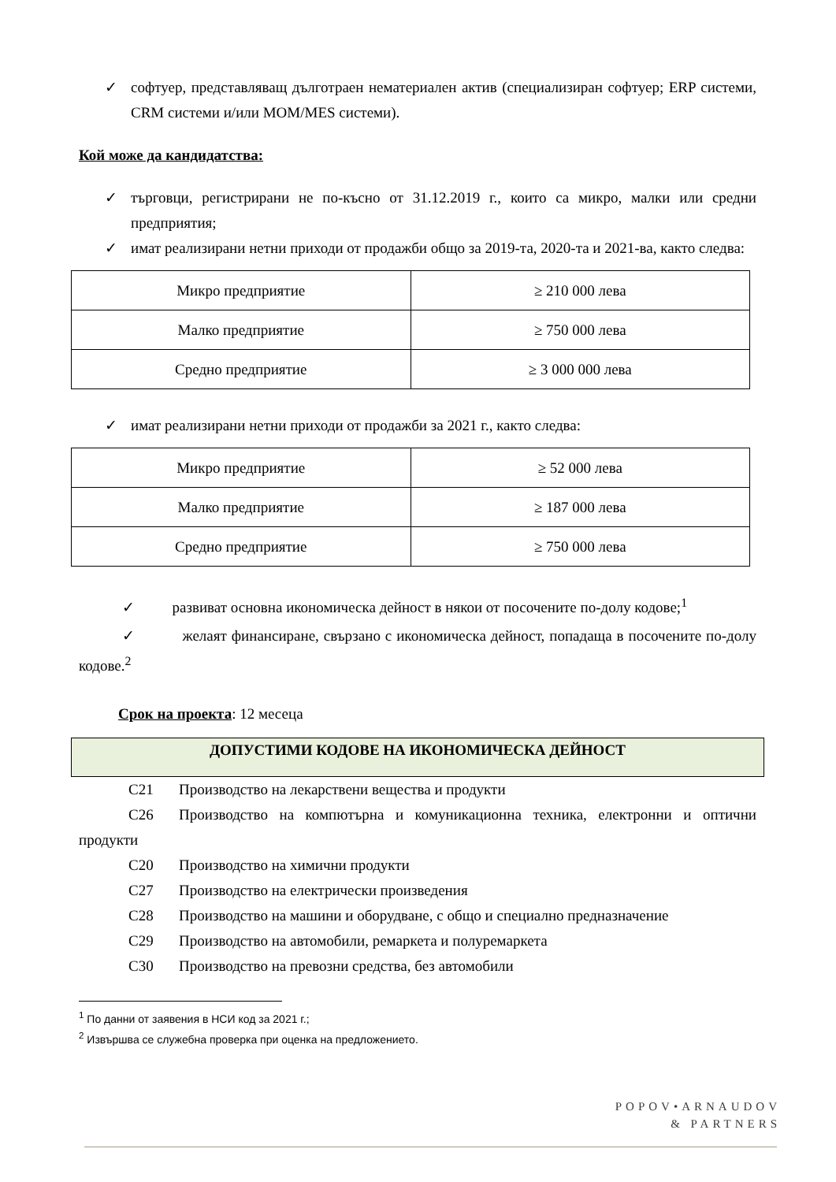✓ софтуер, представляващ дълготраен нематериален актив (специализиран софтуер; ERP системи, CRM системи и/или MOM/MES системи).
Кой може да кандидатства:
✓ търговци, регистрирани не по-късно от 31.12.2019 г., които са микро, малки или средни предприятия;
✓ имат реализирани нетни приходи от продажби общо за 2019-та, 2020-та и 2021-ва, както следва:
| Микро предприятие | ≥ 210 000 лева |
| Малко предприятие | ≥ 750 000 лева |
| Средно предприятие | ≥ 3 000 000 лева |
✓ имат реализирани нетни приходи от продажби за 2021 г., както следва:
| Микро предприятие | ≥ 52 000 лева |
| Малко предприятие | ≥ 187 000 лева |
| Средно предприятие | ≥ 750 000 лева |
✓ развиват основна икономическа дейност в някои от посочените по-долу кодове;<sup>1</sup>
✓ желаят финансиране, свързано с икономическа дейност, попадаща в посочените по-долу кодове.<sup>2</sup>
Срок на проекта: 12 месеца
ДОПУСТИМИ КОДОВЕ НА ИКОНОМИЧЕСКА ДЕЙНОСТ
C21 Производство на лекарствени вещества и продукти
C26 Производство на компютърна и комуникационна техника, електронни и оптични продукти
C20 Производство на химични продукти
C27 Производство на електрически произведения
C28 Производство на машини и оборудване, с общо и специално предназначение
C29 Производство на автомобили, ремаркета и полуремаркета
C30 Производство на превозни средства, без автомобили
<sup>1</sup> По данни от заявения в НСИ код за 2021 г.;
<sup>2</sup> Извършва се служебна проверка при оценка на предложението.
POPOV•ARNAUDOV
& PARTNERS